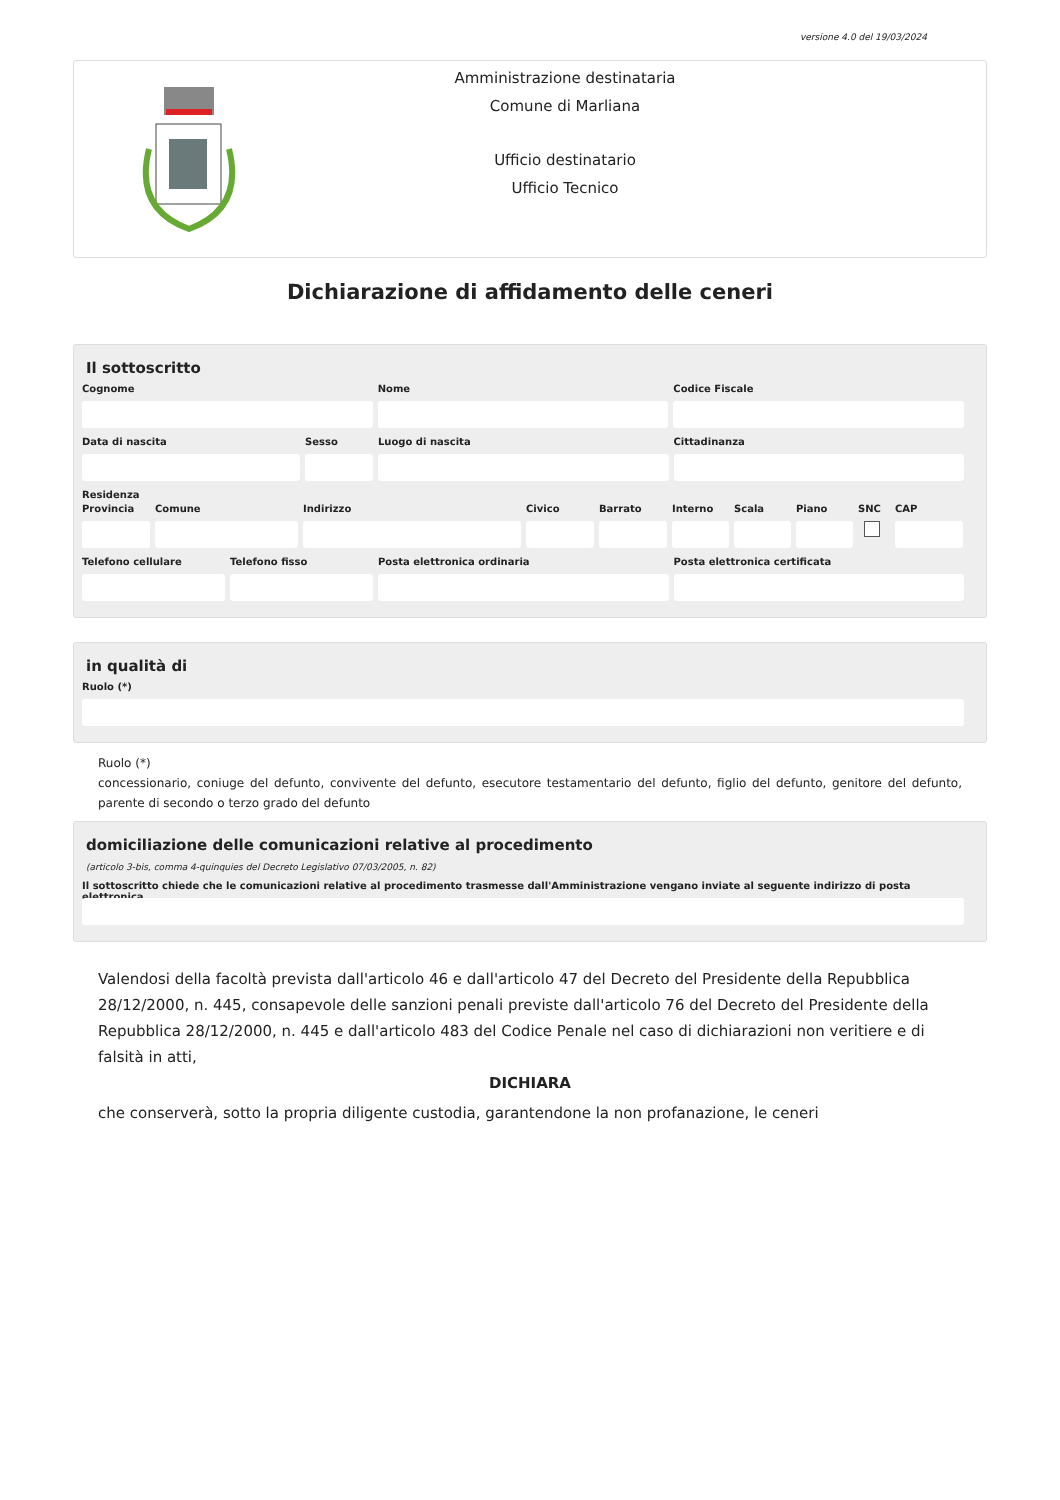versione 4.0 del 19/03/2024
Amministrazione destinataria
Comune di Marliana
Ufficio destinatario
Ufficio Tecnico
Dichiarazione di affidamento delle ceneri
Il sottoscritto
Cognome Nome Codice Fiscale
Data di nascita Sesso Luogo di nascita Cittadinanza
Residenza
Provincia
Comune Indirizzo Civico Barrato Interno
Scala Piano SNC CAP
Telefono cellulare
Telefono fisso Posta elettronica ordinaria Posta elettronica certificata
in qualità di
Ruolo (*)
Ruolo (*)
concessionario, coniuge del defunto, convivente del defunto, esecutore testamentario del defunto, figlio del defunto, genitore del defunto, parente di secondo o terzo grado del defunto
domiciliazione delle comunicazioni relative al procedimento
(articolo 3-bis, comma 4-quinquies del Decreto Legislativo 07/03/2005, n. 82)
Il sottoscritto chiede che le comunicazioni relative al procedimento trasmesse dall'Amministrazione vengano inviate al seguente indirizzo di posta elettronica
Valendosi della facoltà prevista dall'articolo 46 e dall'articolo 47 del Decreto del Presidente della Repubblica 28/12/2000, n. 445, consapevole delle sanzioni penali previste dall'articolo 76 del Decreto del Presidente della Repubblica 28/12/2000, n. 445 e dall'articolo 483 del Codice Penale nel caso di dichiarazioni non veritiere e di falsità in atti,
DICHIARA
che conserverà, sotto la propria diligente custodia, garantendone la non profanazione, le ceneri